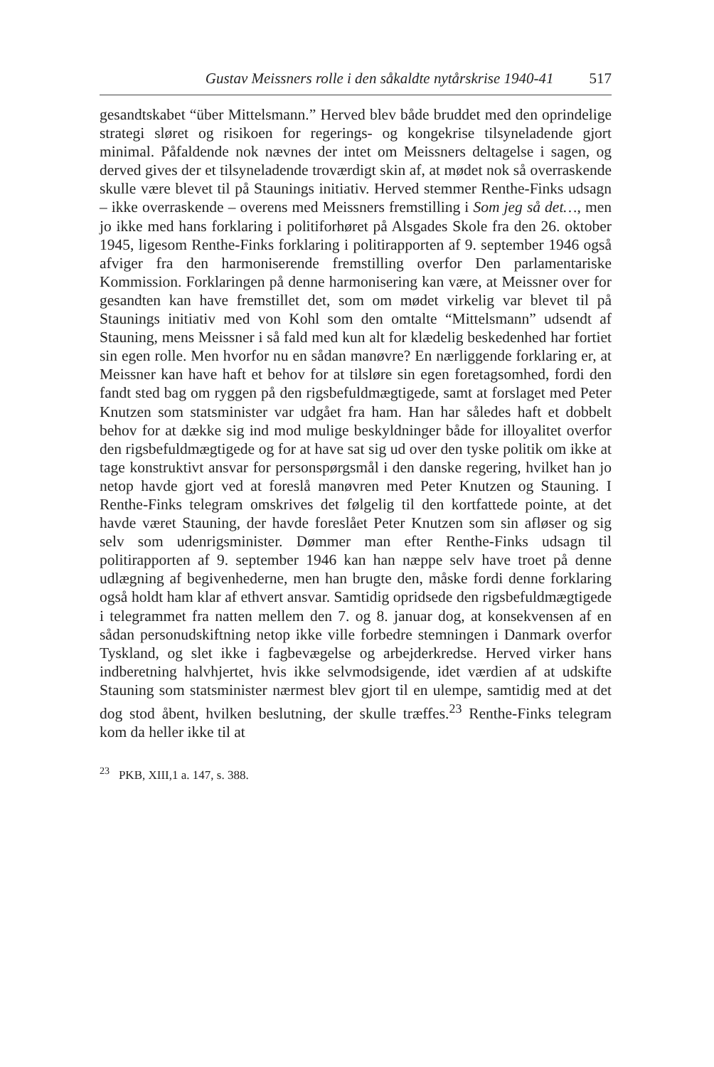Gustav Meissners rolle i den såkaldte nytårskrise 1940-41 517
gesandtskabet “über Mittelsmann.” Herved blev både bruddet med den oprindelige strategi sløret og risikoen for regerings- og kongekrise tilsyneladende gjort minimal. Påfaldende nok nævnes der intet om Meissners deltagelse i sagen, og derved gives der et tilsyneladende troværdigt skin af, at mødet nok så overraskende skulle være blevet til på Staunings initiativ. Herved stemmer Renthe-Finks udsagn – ikke overraskende – overens med Meissners fremstilling i Som jeg så det…, men jo ikke med hans forklaring i politiforhøret på Alsgades Skole fra den 26. oktober 1945, ligesom Renthe-Finks forklaring i politirapporten af 9. september 1946 også afviger fra den harmoniserende fremstilling overfor Den parlamentariske Kommission. Forklaringen på denne harmonisering kan være, at Meissner over for gesandten kan have fremstillet det, som om mødet virkelig var blevet til på Staunings initiativ med von Kohl som den omtalte “Mittelsmann” udsendt af Stauning, mens Meissner i så fald med kun alt for klædelig beskedenhed har fortiet sin egen rolle. Men hvorfor nu en sådan manøvre? En nærliggende forklaring er, at Meissner kan have haft et behov for at tilsløre sin egen foretagsomhed, fordi den fandt sted bag om ryggen på den rigsbefuldmægtigede, samt at forslaget med Peter Knutzen som statsminister var udgået fra ham. Han har således haft et dobbelt behov for at dække sig ind mod mulige beskyldninger både for illoyalitet overfor den rigsbefuldmægtigede og for at have sat sig ud over den tyske politik om ikke at tage konstruktivt ansvar for personspørgsmål i den danske regering, hvilket han jo netop havde gjort ved at foreslå manøvren med Peter Knutzen og Stauning. I Renthe-Finks telegram omskrives det følgelig til den kortfattede pointe, at det havde været Stauning, der havde foreslået Peter Knutzen som sin afløser og sig selv som udenrigsminister. Dømmer man efter Renthe-Finks udsagn til politirapporten af 9. september 1946 kan han næppe selv have troet på denne udlægning af begivenhederne, men han brugte den, måske fordi denne forklaring også holdt ham klar af ethvert ansvar. Samtidig opridsede den rigsbefuldmægtigede i telegrammet fra natten mellem den 7. og 8. januar dog, at konsekvensen af en sådan personudskiftning netop ikke ville forbedre stemningen i Danmark overfor Tyskland, og slet ikke i fagbevægelse og arbejderkredse. Herved virker hans indberetning halvhjertet, hvis ikke selvmodsigende, idet værdien af at udskifte Stauning som statsminister nærmest blev gjort til en ulempe, samtidig med at det dog stod åbent, hvilken beslutning, der skulle træffes.<sup>23</sup> Renthe-Finks telegram kom da heller ikke til at
<sup>23</sup> PKB, XIII,1 a. 147, s. 388.